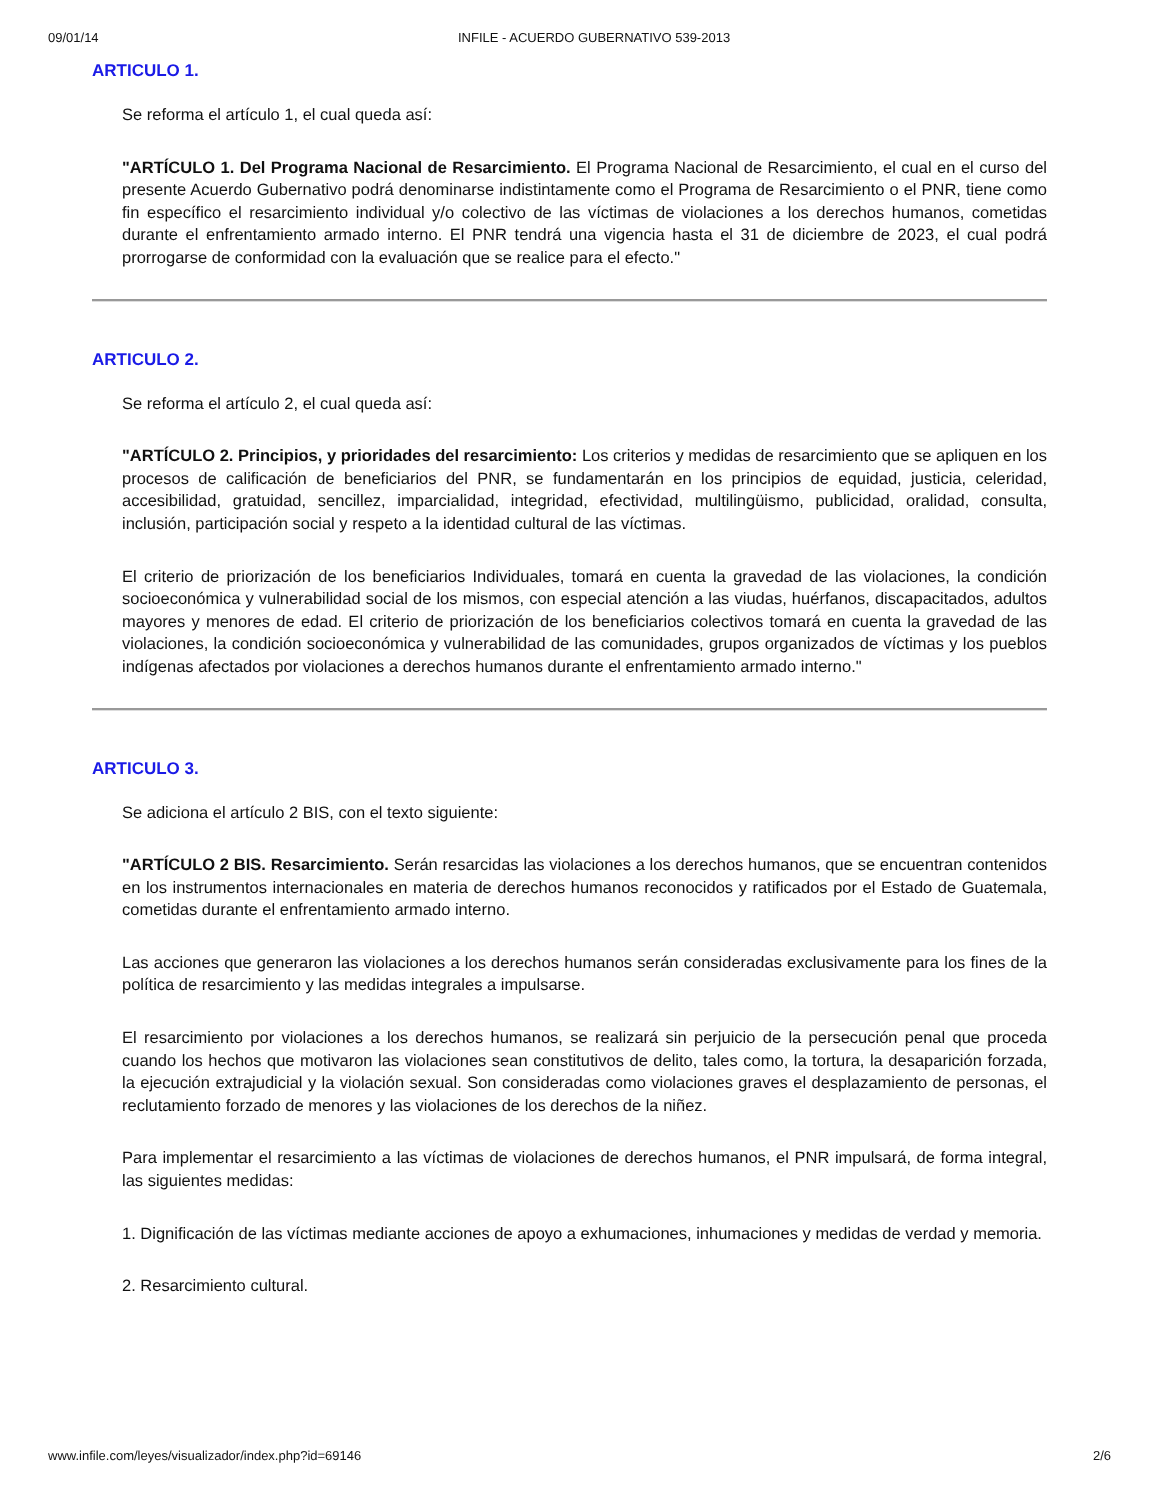09/01/14 INFILE - ACUERDO GUBERNATIVO 539-2013
ARTICULO 1.
Se reforma el artículo 1, el cual queda así:
"ARTÍCULO 1. Del Programa Nacional de Resarcimiento. El Programa Nacional de Resarcimiento, el cual en el curso del presente Acuerdo Gubernativo podrá denominarse indistintamente como el Programa de Resarcimiento o el PNR, tiene como fin específico el resarcimiento individual y/o colectivo de las víctimas de violaciones a los derechos humanos, cometidas durante el enfrentamiento armado interno. El PNR tendrá una vigencia hasta el 31 de diciembre de 2023, el cual podrá prorrogarse de conformidad con la evaluación que se realice para el efecto."
ARTICULO 2.
Se reforma el artículo 2, el cual queda así:
"ARTÍCULO 2. Principios, y prioridades del resarcimiento: Los criterios y medidas de resarcimiento que se apliquen en los procesos de calificación de beneficiarios del PNR, se fundamentarán en los principios de equidad, justicia, celeridad, accesibilidad, gratuidad, sencillez, imparcialidad, integridad, efectividad, multilingüismo, publicidad, oralidad, consulta, inclusión, participación social y respeto a la identidad cultural de las víctimas.
El criterio de priorización de los beneficiarios Individuales, tomará en cuenta la gravedad de las violaciones, la condición socioeconómica y vulnerabilidad social de los mismos, con especial atención a las viudas, huérfanos, discapacitados, adultos mayores y menores de edad. El criterio de priorización de los beneficiarios colectivos tomará en cuenta la gravedad de las violaciones, la condición socioeconómica y vulnerabilidad de las comunidades, grupos organizados de víctimas y los pueblos indígenas afectados por violaciones a derechos humanos durante el enfrentamiento armado interno."
ARTICULO 3.
Se adiciona el artículo 2 BIS, con el texto siguiente:
"ARTÍCULO 2 BIS. Resarcimiento. Serán resarcidas las violaciones a los derechos humanos, que se encuentran contenidos en los instrumentos internacionales en materia de derechos humanos reconocidos y ratificados por el Estado de Guatemala, cometidas durante el enfrentamiento armado interno.
Las acciones que generaron las violaciones a los derechos humanos serán consideradas exclusivamente para los fines de la política de resarcimiento y las medidas integrales a impulsarse.
El resarcimiento por violaciones a los derechos humanos, se realizará sin perjuicio de la persecución penal que proceda cuando los hechos que motivaron las violaciones sean constitutivos de delito, tales como, la tortura, la desaparición forzada, la ejecución extrajudicial y la violación sexual. Son consideradas como violaciones graves el desplazamiento de personas, el reclutamiento forzado de menores y las violaciones de los derechos de la niñez.
Para implementar el resarcimiento a las víctimas de violaciones de derechos humanos, el PNR impulsará, de forma integral, las siguientes medidas:
1. Dignificación de las víctimas mediante acciones de apoyo a exhumaciones, inhumaciones y medidas de verdad y memoria.
2. Resarcimiento cultural.
www.infile.com/leyes/visualizador/index.php?id=69146 2/6